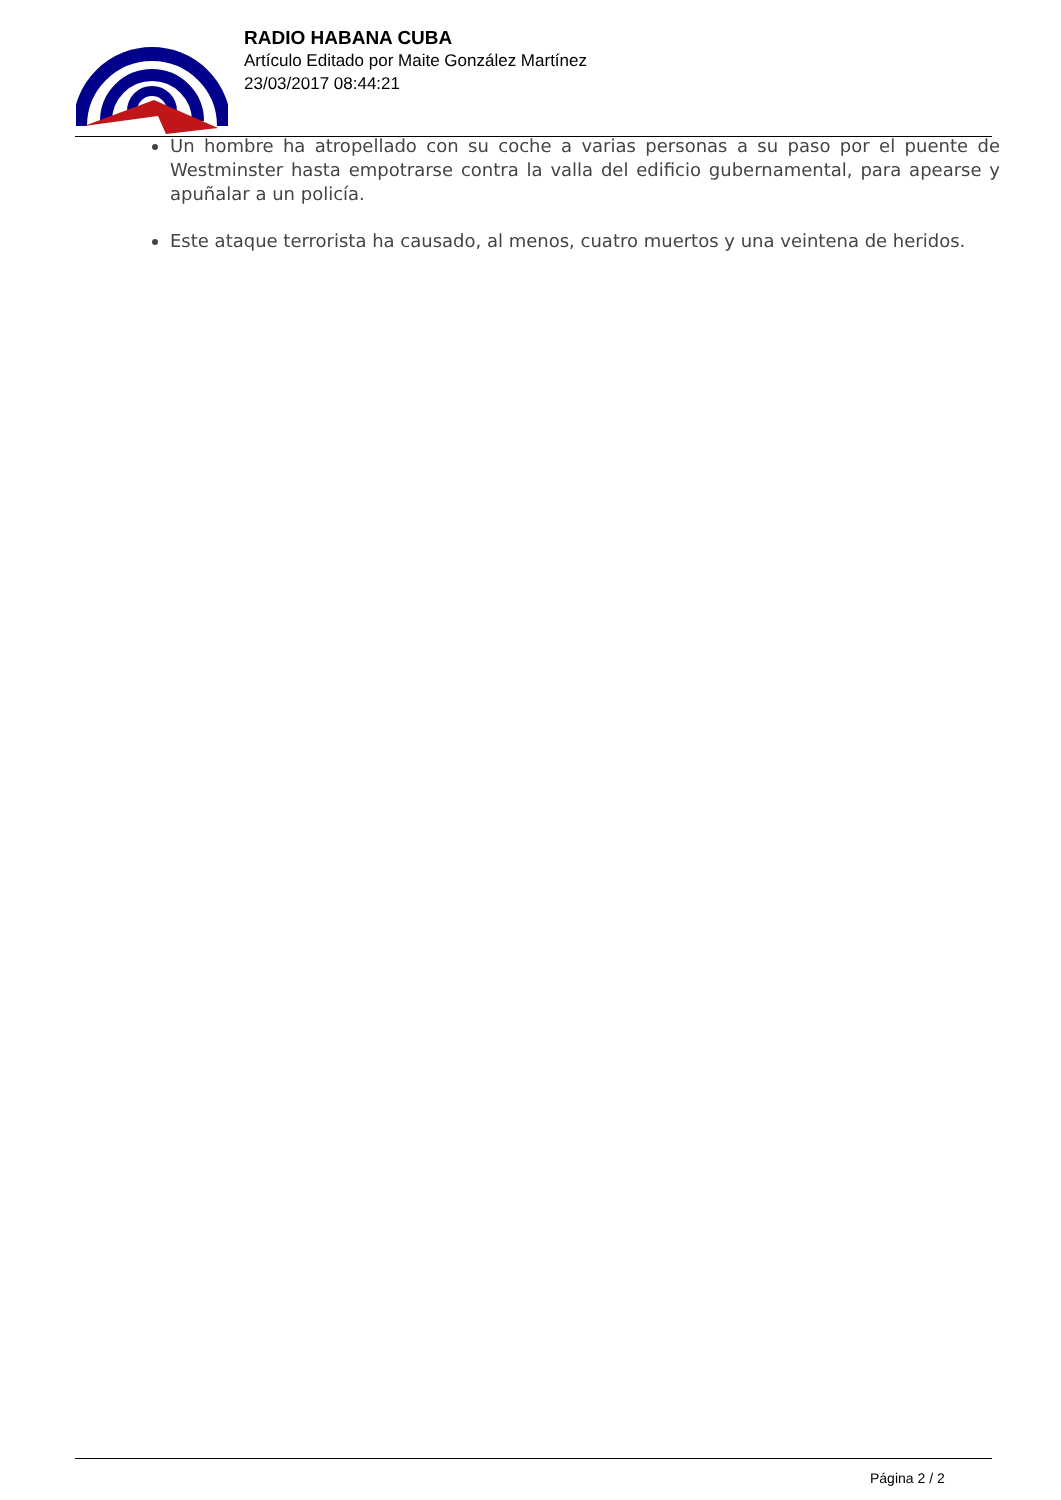RADIO HABANA CUBA
Artículo Editado por Maite González Martínez
23/03/2017 08:44:21
Un hombre ha atropellado con su coche a varias personas a su paso por el puente de Westminster hasta empotrarse contra la valla del edificio gubernamental, para apearse y apuñalar a un policía.
Este ataque terrorista ha causado, al menos, cuatro muertos y una veintena de heridos.
Página 2 / 2